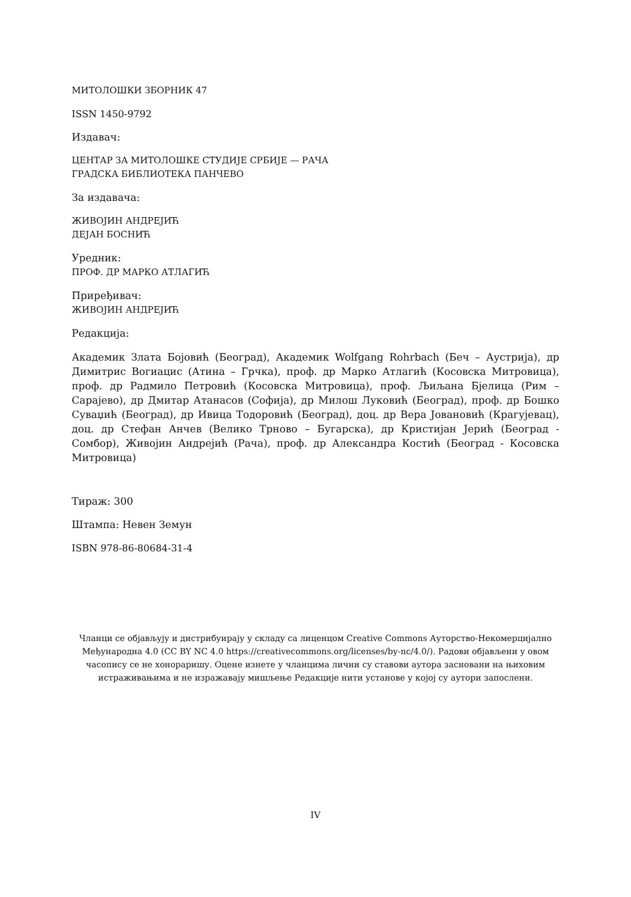МИТОЛОШКИ ЗБОРНИК 47
ISSN 1450-9792
Издавач:
ЦЕНТАР ЗА МИТОЛОШКЕ СТУДИЈЕ СРБИЈЕ — РАЧА
ГРАДСКА БИБЛИОТЕКА ПАНЧЕВО
За издавача:
ЖИВОЈИН АНДРЕЈИЋ
ДЕЈАН БОСНИЋ
Уредник:
ПРОФ. ДР МАРКО АТЛАГИЋ
Приређивач:
ЖИВОЈИН АНДРЕЈИЋ
Редакција:
Академик Злата Бојовић (Београд), Академик Wolfgang Rohrbach (Беч – Аустрија), др Димитрис Вогиацис (Атина – Грчка), проф. др Марко Атлагић (Косовска Митровица), проф. др Радмило Петровић (Косовска Митровица), проф. Љиљана Бјелица (Рим – Сарајево), др Дмитар Атанасов (Софија), др Милош Луковић (Београд), проф. др Бошко Суваџић (Београд), др Ивица Тодоровић (Београд), доц. др Вера Јовановић (Крагујевац), доц. др Стефан Анчев (Велико Трново – Бугарска), др Кристијан Јерић (Београд - Сомбор), Живојин Андрејић (Рача), проф. др Александра Костић (Београд - Косовска Митровица)
Тираж: 300
Штампа: Невен Земун
ISBN 978-86-80684-31-4
Чланци се објављују и дистрибуирају у складу са лиценцом Creative Commons Ауторство-Некомерцијално Међународна 4.0 (CC BY NC 4.0 https://creativecommons.org/licenses/by-nc/4.0/). Радови објављени у овом часопису се не хонораришу. Оцене изнете у чланцима лични су ставови аутора засновани на њиховим истраживањима и не изражавају мишљење Редакције нити установе у којој су аутори запослени.
IV